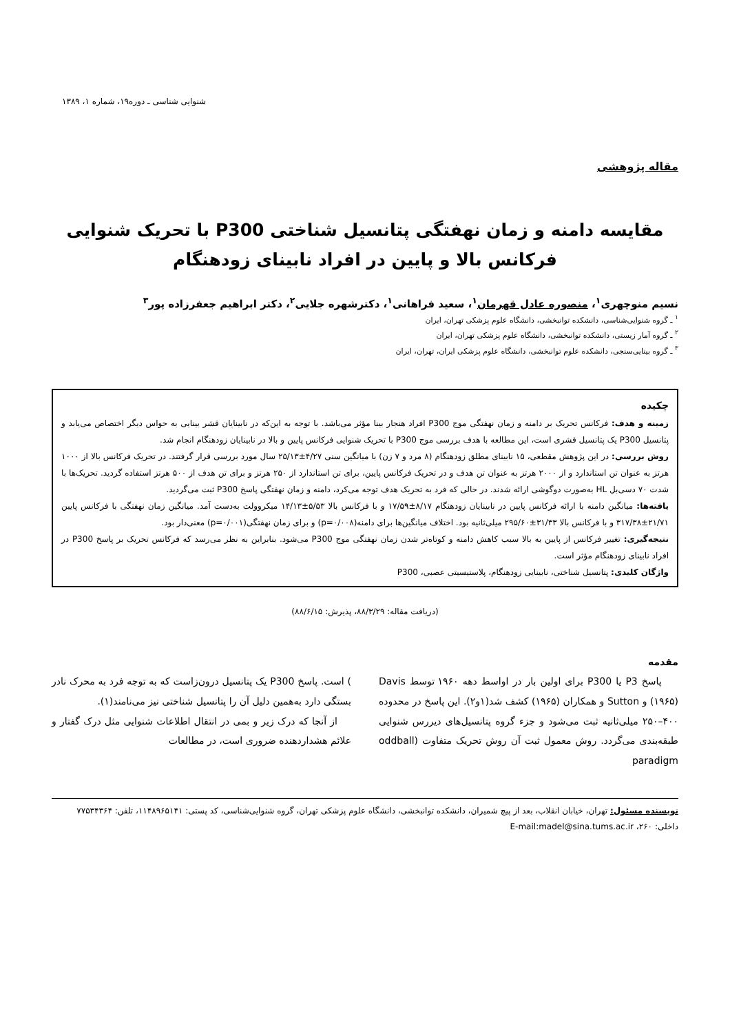شنوایی شناسی ـ دوره۱۹، شماره ۱، ۱۳۸۹
مقاله پژوهشی
مقایسه دامنه و زمان نهفتگی پتانسیل شناختی P300 با تحریک شنوایی فرکانس بالا و پایین در افراد نابینای زودهنگام
نسیم منوچهری<sup>۱</sup>، منصوره عادل قهرمان<sup>۱</sup>، سعید فراهانی<sup>۱</sup>، دکترشهره جلایی<sup>۲</sup>، دکتر ابراهیم جعفرزاده پور<sup>۳</sup>
<sup>۱</sup> ـ گروه شنوایی‌شناسی، دانشکده توانبخشی، دانشگاه علوم پزشکی تهران، ایران
<sup>۲</sup> ـ گروه آمار زیستی، دانشکده توانبخشی، دانشگاه علوم پزشکی تهران، ایران
<sup>۳</sup> ـ گروه بینایی‌سنجی، دانشکده علوم توانبخشی، دانشگاه علوم پزشکی ایران، تهران، ایران
چکیده
زمینه و هدف: فرکانس تحریک بر دامنه و زمان نهفتگی موج P300 افراد هنجار بینا مؤثر می‌باشد. با توجه به این‌که در نابینایان قشر بینایی به حواس دیگر اختصاص می‌یابد و پتانسیل P300 یک پتانسیل قشری است، این مطالعه با هدف بررسی موج P300 با تحریک شنوایی فرکانس پایین و بالا در نابینایان زودهنگام انجام شد.
روش بررسی: در این پژوهش مقطعی، ۱۵ نابینای مطلق زودهنگام (۸ مرد و ۷ زن) با میانگین سنی ۴/۲۷±۲۵/۱۳ سال مورد بررسی قرار گرفتند. در تحریک فرکانس بالا از ۱۰۰۰ هرتز به عنوان تن استاندارد و از ۲۰۰۰ هرتز به عنوان تن هدف و در تحریک فرکانس پایین، برای تن استاندارد از ۲۵۰ هرتز و برای تن هدف از ۵۰۰ هرتز استفاده گردید. تحریک‌ها با شدت ۷۰ دسی‌بل HL به‌صورت دوگوشی ارائه شدند. در حالی که فرد به تحریک هدف توجه می‌کرد، دامنه و زمان نهفتگی پاسخ P300 ثبت می‌گردید.
یافته‌ها: میانگین دامنه با ارائه فرکانس پایین در نابینایان زودهنگام ۸/۱۷±۱۷/۵۹ و با فرکانس بالا ۵/۵۳±۱۴/۱۳ میکروولت به‌دست آمد. میانگین زمان نهفتگی با فرکانس پایین ۲۱/۷۱±۳۱۷/۳۸ و با فرکانس بالا ۳۱/۳۳±۲۹۵/۶۰ میلی‌ثانیه بود. اختلاف میانگین‌ها برای دامنه(p=۰/۰۰۸) و برای زمان نهفتگی(p=۰/۰۰۱) معنی‌دار بود.
نتیجه‌گیری: تغییر فرکانس از پایین به بالا سبب کاهش دامنه و کوتاه‌تر شدن زمان نهفتگی موج P300 می‌شود. بنابراین به نظر می‌رسد که فرکانس تحریک بر پاسخ P300 در افراد نابینای زودهنگام مؤثر است.
واژگان کلیدی: پتانسیل شناختی، نابینایی زودهنگام، پلاستیسیتی عصبی، P300
(دریافت مقاله: ۸۸/۳/۲۹، پذیرش: ۸۸/۶/۱۵)
مقدمه
پاسخ P3 یا P300 برای اولین بار در اواسط دهه ۱۹۶۰ توسط Davis (۱۹۶۵) و Sutton و همکاران (۱۹۶۵) کشف شد(۱و۲). این پاسخ در محدوده ۴۰۰–۲۵۰ میلی‌ثانیه ثبت می‌شود و جزء گروه پتانسیل‌های دیررس شنوایی طبقه‌بندی می‌گردد. روش معمول ثبت آن روش تحریک متفاوت (oddball paradigm
) است. پاسخ P300 یک پتانسیل درون‌زاست که به توجه فرد به محرک نادر بستگی دارد به‌همین دلیل آن را پتانسیل شناختی نیز می‌نامند(۱).
از آنجا که درک زیر و بمی در انتقال اطلاعات شنوایی مثل درک گفتار و علائم هشداردهنده ضروری است، در مطالعات
نویسنده مسئول: تهران، خیابان انقلاب، بعد از پیچ شمیران، دانشکده توانبخشی، دانشگاه علوم پزشکی تهران، گروه شنوایی‌شناسی، کد پستی: ۱۱۴۸۹۶۵۱۴۱، تلفن: ۷۷۵۳۴۳۶۴ داخلی: ۲۶۰، E-mail:madel@sina.tums.ac.ir